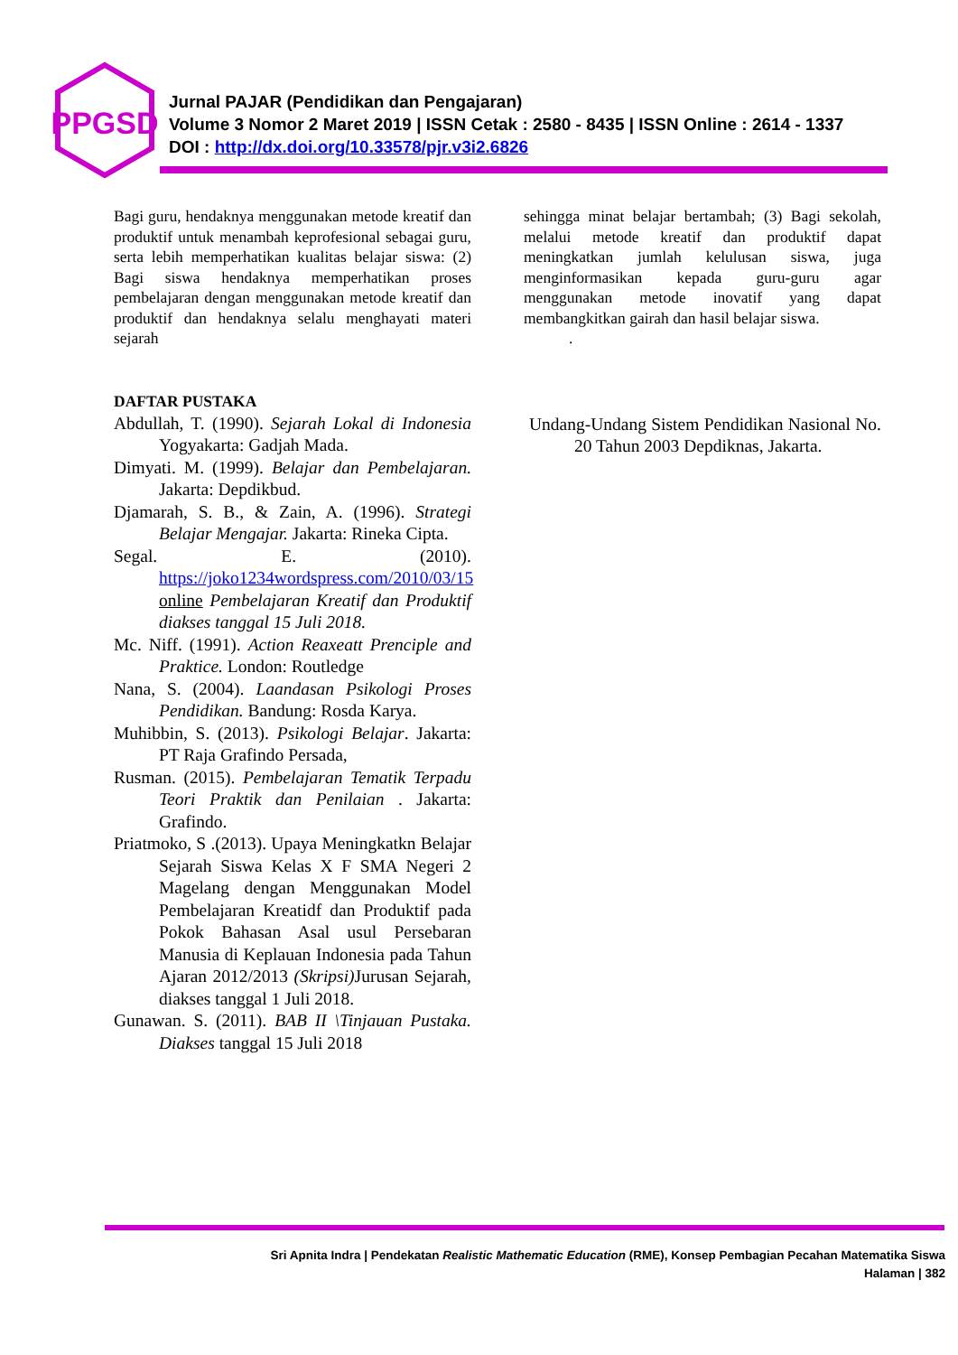PPGSD
Jurnal PAJAR (Pendidikan dan Pengajaran)
Volume 3 Nomor 2 Maret 2019 | ISSN Cetak : 2580 - 8435 | ISSN Online : 2614 - 1337
DOI : http://dx.doi.org/10.33578/pjr.v3i2.6826
Bagi guru, hendaknya menggunakan metode kreatif dan produktif untuk menambah keprofesional sebagai guru, serta lebih memperhatikan kualitas belajar siswa: (2) Bagi siswa hendaknya memperhatikan proses pembelajaran dengan menggunakan metode kreatif dan produktif dan hendaknya selalu menghayati materi sejarah
DAFTAR PUSTAKA
Abdullah, T. (1990). Sejarah Lokal di Indonesia Yogyakarta: Gadjah Mada.
Dimyati. M. (1999). Belajar dan Pembelajaran. Jakarta: Depdikbud.
Djamarah, S. B., & Zain, A. (1996). Strategi Belajar Mengajar. Jakarta: Rineka Cipta.
Segal. E. (2010). https://joko1234wordspress.com/2010/03/15 online Pembelajaran Kreatif dan Produktif diakses tanggal 15 Juli 2018.
Mc. Niff. (1991). Action Reaxeatt Prenciple and Praktice. London: Routledge
Nana, S. (2004). Laandasan Psikologi Proses Pendidikan. Bandung: Rosda Karya.
Muhibbin, S. (2013). Psikologi Belajar. Jakarta: PT Raja Grafindo Persada,
Rusman. (2015). Pembelajaran Tematik Terpadu Teori Praktik dan Penilaian . Jakarta: Grafindo.
Priatmoko, S .(2013). Upaya Meningkatkn Belajar Sejarah Siswa Kelas X F SMA Negeri 2 Magelang dengan Menggunakan Model Pembelajaran Kreatidf dan Produktif pada Pokok Bahasan Asal usul Persebaran Manusia di Keplauan Indonesia pada Tahun Ajaran 2012/2013 (Skripsi) Jurusan Sejarah, diakses tanggal 1 Juli 2018.
Gunawan. S. (2011). BAB II \Tinjauan Pustaka. Diakses tanggal 15 Juli 2018
sehingga minat belajar bertambah; (3) Bagi sekolah, melalui metode kreatif dan produktif dapat meningkatkan jumlah kelulusan siswa, juga menginformasikan kepada guru-guru agar menggunakan metode inovatif yang dapat membangkitkan gairah dan hasil belajar siswa.
.
Undang-Undang Sistem Pendidikan Nasional No. 20 Tahun 2003 Depdiknas, Jakarta.
Sri Apnita Indra | Pendekatan Realistic Mathematic Education (RME), Konsep Pembagian Pecahan Matematika Siswa
Halaman | 382